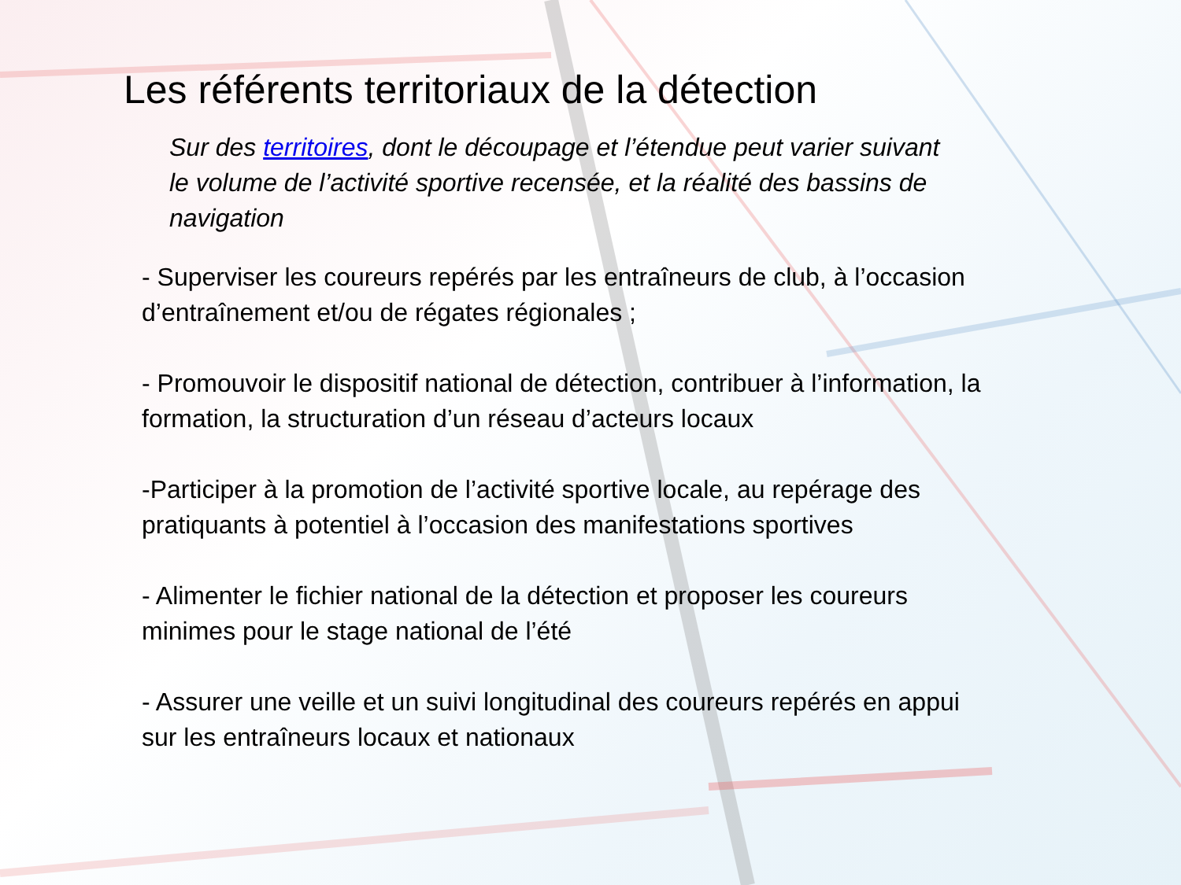Les référents territoriaux de la détection
Sur des territoires, dont le découpage et l’étendue peut varier suivant le volume de l’activité sportive recensée, et la réalité des bassins de navigation
- Superviser les coureurs repérés par les entraîneurs de club, à l’occasion d’entraînement et/ou de régates régionales ;
- Promouvoir le dispositif national de détection, contribuer à l’information, la formation, la structuration d’un réseau d’acteurs locaux
-Participer à la promotion de l’activité sportive locale, au repérage des pratiquants à potentiel à l’occasion des manifestations sportives
- Alimenter le fichier national de la détection et proposer les coureurs minimes pour le stage national de l’été
- Assurer une veille et un suivi longitudinal des coureurs repérés en appui sur les entraîneurs locaux et nationaux